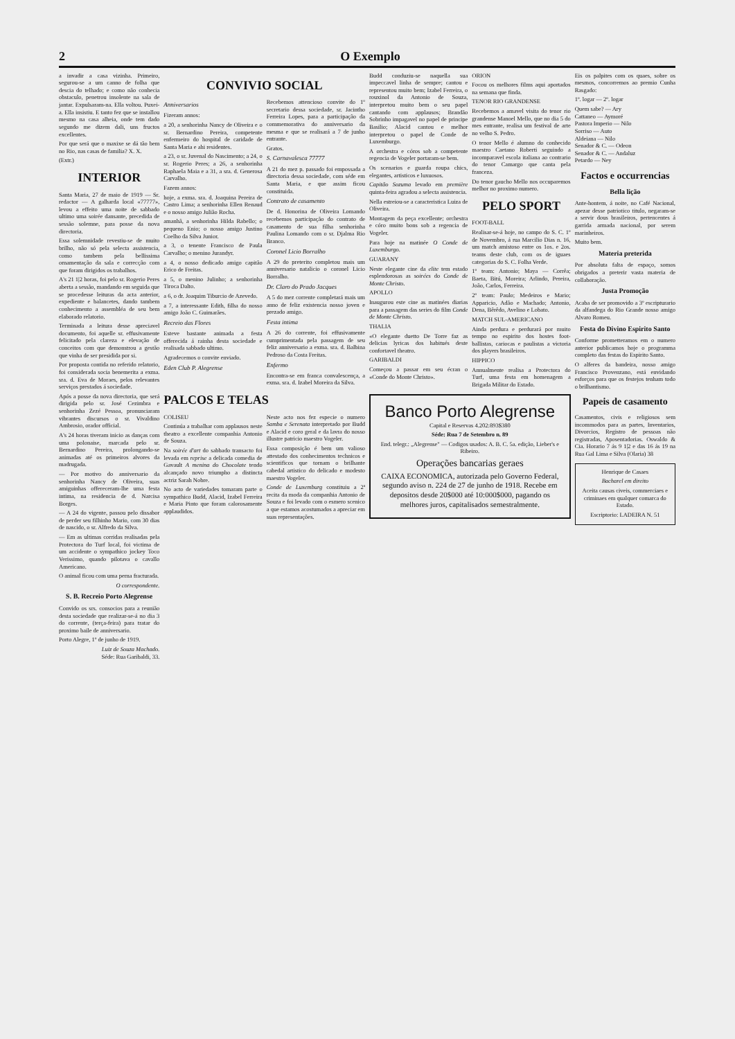2 O Exemplo
a invadir a casa vizinha. Primeiro, segurou-se a um canno de folha que descia do telhado; e como não conhecia obstaculo, penetrou insolente na sala de jantar. Expulsaram-na. Ella voltou. Puxei-a. Ella insistiu. E tanto fez que se installou mesmo na casa alheia, onde tem dado segundo me dizem dali, uns fructos excellentes.
Por que será que o maxixe se dá tão bem no Rio, nas casas de familia? X. X.
(Extr.)
INTERIOR
Santa Maria, 27 de maio de 1919 — Sr. redactor — A galharda local «77777», levou a effeito uma noite de sabbado ultimo uma soirée dansante, precedida de sessão solemne, para posse da nova directoria.
Essa solemnidade revestiu-se de muito brilho, não só pela selecta assistencia, como tambem pela bellissima ornamentação da sala e correcção com que foram dirigidos os trabalhos.
A's 21 1|2 horas, foi pelo sr. Rogerio Peres aberta a sessão, mandando em seguida que se procedesse leituras da acta anterior, expediente e balancetes, dando tambem conhecimento a assembléa de seu bem elaborado relatorio.
Terminada a leitura desse apreciavel documento, foi aquelle sr. effusivamente felicitado pela clareza e elevação de conceitos com que demonstrou a gestão que vinha de ser presidida por si.
Por proposta contida no referido relatorio, foi considerada socia benemerita a exma. sra. d. Eva de Moraes, pelos relevantes serviços prestados á sociedade.
Após a posse da nova directoria, que será dirigida pelo sr. José Cezimbra e senhorinha Zezé Pessoa, pronunciaram vibrantes discursos o sr. Vivaldino Ambrosio, orador official.
A's 24 horas tiveram inicio as danças com uma polonaise, marcada pelo sr. Bernardino Pereira, prolongando-se animadas até os primeiros alvores da madrugada.
— Por motivo do anniversario da senhorinha Nancy de Oliveira, suas amiguinhas offereceram-lhe uma festa intima, na residencia de d. Narcisa Borges.
— A 24 do vigente, passou pelo dissabor de perder seu filhinho Mario, com 30 dias de nascido, o sr. Alfredo da Silva.
— Em as ultimas corridas realisadas pela Protectora do Turf local, foi victima de um accidente o sympathico jockey Toco Verissimo, quando pilotava o cavallo Americano.
O animal ficou com uma perna fracturada.
O correspondente.
S. B. Recreio Porto Alegrense
Convido os srs. consocios para a reunião desta sociedade que realizar-se-á no dia 3 do corrente, (terça-feira) para tratar do proximo baile de anniversario.
Porto Alegre, 1º de junho de 1919.
Luiz de Souza Machado.
Séde: Rua Garibaldi, 33.
CONVIVIO SOCIAL
Anniversarios
Fizeram annos:
a 20, a senhorinha Nancy de Oliveira e o sr. Bernardino Pereira, competente enfermeiro do hospital de caridade de Santa Maria e ahi residentes.
a 23, o sr. Juvenal do Nascimento; a 24, o sr. Rogerio Peres; a 26, a senhorinha Raphaela Maia e a 31, a sra. d. Generosa Carvalho.
Fazem annos:
hoje, a exma. sra. d. Joaquina Pereira de Castro Lima; a senhorinha Ellen Renaud e o nosso amigo Julião Rocha.
amanhã, a senhorinha Hilda Rabello; o pequeno Enio; o nosso amigo Justino Coelho da Silva Junior.
a 3, o tenente Francisco de Paula Carvalho; o menino Jurandyr.
a 4, o nosso dedicado amigo capitão Erico de Freitas.
a 5, o menino Julinho; a senhorinha Tiroca Dalto.
a 6, o dr. Joaquim Tiburcio de Azevedo.
a 7, a interessante Edith, filha do nosso amigo João C. Guimarães.
Recreio das Flores
Esteve bastante animada a festa offerecida á rainha desta sociedade e realisada sabbado ultimo.
Agradecemos o convite enviado.
Eden Club P. Alegrense
Recebemos attencioso convite do 1º secretario dessa sociedade, sr. Jacintho Ferreira Lopes, para a participação da commemorativa do anniversario da mesma e que se realisará a 7 de junho entrante.
Gratos.
S. Carnavalesca 77777
A 21 do mez p. passado foi empossada a directoria dessa sociedade, com séde em Santa Maria, e que assim ficou constituida.
Contrato de casamento
De d. Honorina de Oliveira Lomando recebemos participação do contrato de casamento de sua filha senhorinha Paulina Lomando com o sr. Djalma Rio Branco.
Coronel Licio Borralho
A 29 do preterito completou mais um anniversario natalicio o coronel Licio Borralho.
Dr. Claro do Prado Jacques
A 5 do mez corrente completará mais um anno de feliz existencia nosso joven e prezado amigo.
Festa intima
A 26 do corrente, foi effusivamente cumprimentada pela passagem de seu feliz anniversario a exma. sra. d. Balbina Pedroso da Costa Freitas.
Enfermo
Encontra-se em franca convalescença, a exma. sra. d. Izabel Moreira da Silva.
PALCOS E TELAS
COLISEU
Continúa a trabalhar com applausos neste theatro a excellente companhia Antonio de Souza.
Na soirée d'art do sabbado transacto foi levada em reprise a delicada comedia de Gavault A menina do Chocolate tendo alcançado novo triumpho a distincta actriz Sarah Nobre.
No acto de variedades tomaram parte o sympathico Budd, Alacid, Izabel Ferreira e Maria Pinto que foram calorosamente applaudidos.
Neste acto nos fez especie o numero Samba e Serenata interpretado por Budd e Alacid e coro geral e da lavra do nosso illustre patricio maestro Vogeler.
Essa composição é bem um valioso attestado dos conhecimentos technicos e scientificos que tornam o brilhante cabedal artistico do delicado e modesto maestro Vogeler.
Conde de Luxemburg constituiu a 2ª recita da moda da companhia Antonio de Souza e foi levado com o esmero scenico a que estamos acostumados a apreciar em suas representações.
Budd conduziu-se naquella sua impeccavel linha de sempre; cantou e representou muito bem; Izabel Ferreira, o rouxinol da Antonio de Souza, interpretou muito bem o seu papel cantando com applausos; Brandão Sobrinho impagavel no papel de principe Basilio; Alacid cantou e melhor interpretou o papel de Conde de Luxemburgo.
A orchestra e córos sob a competente regencia de Vogeler portaram-se bem.
Os scenarios e guarda roupa chics, elegantes, artisticos e luxuosos.
Capitão Sozuma levado em première quinta-feira agradou a selecta assistencia.
Nella estreiou-se a caracteristica Luiza de Oliveira.
Montagem da peça excellente; orchestra e córo muito bons sob a regencia de Vogeler.
Para hoje na matinée O Conde de Luxemburgo.
GUARANY
Neste elegante cine da elite tem estado esplendorosas as soirées do Conde de Monte Christo.
APOLLO
Inaugurou este cine as matinées diarias para a passagem das series do film Conde de Monte Christo.
THALIA
«O elegante duetto De Torre faz as delicias lyricas dos habitués deste confortavel theatro.
GARIBALDI
Começou a passar em seu écran o «Conde do Monte Christo».
ORION
Focou os melhores films aqui aportados na semana que finda.
TENOR RIO GRANDENSE
Recebemos a amavel visita do tenor rio grandense Manoel Mello, que no dia 5 do mes entrante, realisa um festival de arte no velho S. Pedro.
O tenor Mello é alumno do conhecido maestro Caetano Roberti seguindo a incomparavel escola italiana ao contrario do tenor Camargo que canta pela franceza.
Do tenor gaucho Mello nos occuparemos melhor no proximo numero.
PELO SPORT
FOOT-BALL
Realisar-se-á hoje, no campo do S. C. 1º de Novembro, á rua Marcilio Dias n. 16, um match amistoso entre os 1os. e 2os. teams deste club, com os de iguaes categorias do S. C. Folha Verde.
1º team: Antonio; Maya — Corrêa; Baeta, Bitú, Moreira; Arlindo, Pereira, João, Carlos, Ferreira.
2º team: Paulo; Medeiros e Mario; Apparicio, Adão e Machado; Antonio, Dena, Bêrêdo, Avelino e Lobato.
MATCH SUL-AMERICANO
Ainda perdura e perdurará por muito tempo no espirito dos hostes foot-ballistas, cariocas e paulistas a victoria dos players brasileiros.
HIPPICO
Annualmente realisa a Protectora do Turf, uma festa em homenagem a Brigada Militar do Estado.
Banco Porto Alegrense
Capital e Reservas 4.202:893$380
Séde: Rua 7 de Setembro n. 89
End. telegr.: „Alegrense" — Codigos usados: A. B. C. 5a. edição, Lieber's e Ribeiro.
Operações bancarias geraes
CAIXA ECONOMICA, autorizada pelo Governo Federal, segundo aviso n. 224 de 27 de junho de 1918. Recebe em depositos desde 20$000 até 10:000$000, pagando os melhores juros, capitalisados semestralmente.
Eis os palpites com os quaes, sobre os mesmos, concorremos ao premio Cunha Rasgado:
1º. logar — 2º. logar
Quem sabe? — Ary
Cattaneo — Aymoré
Pastora Imperio — Nilo
Sorriso — Auto
Aldeiana — Nilo
Senador & C. — Odeon
Senador & C. — Andaluz
Petardo — Ney
Factos e occurrencias
Bella lição
Ante-hontem, á noite, no Café Nacional, apezar desse patriotico titulo, negaram-se a servir dous brasileiros, pertencentes á garrida armada nacional, por serem marinheiros.
Muito bem.
Materia preterida
Por absoluta falta de espaço, somos obrigados a preterir vasta materia de collaboração.
Justa Promoção
Acaba de ser promovido a 3º escripturario da alfandega do Rio Grande nosso amigo Alvaro Romeu.
Festa do Divino Espirito Santo
Conforme prometteramos em o numero anterior publicamos hoje o programma completo das festas do Espirito Santo.
O alferes da bandeira, nosso amigo Francisco Provenzano, está envidando esforços para que os festejos tenham todo o brilhantismo.
Papeis de casamento
Casamentos, civis e religiosos sem incommodos para as partes, Inventarios, Divorcios, Registro de pessoas não registradas, Aposentadorias. Oswaldo & Cia. Horario 7 ás 9 1|2 e das 16 ás 19 na Rua Gal Lima e Silva (Olaria) 38
Henrique de Casaes
Bacharel em direito
Aceita causas civeis, commerciaes e criminaes em qualquer comarca do Estado.
Escriptorio: LADEIRA N. 51